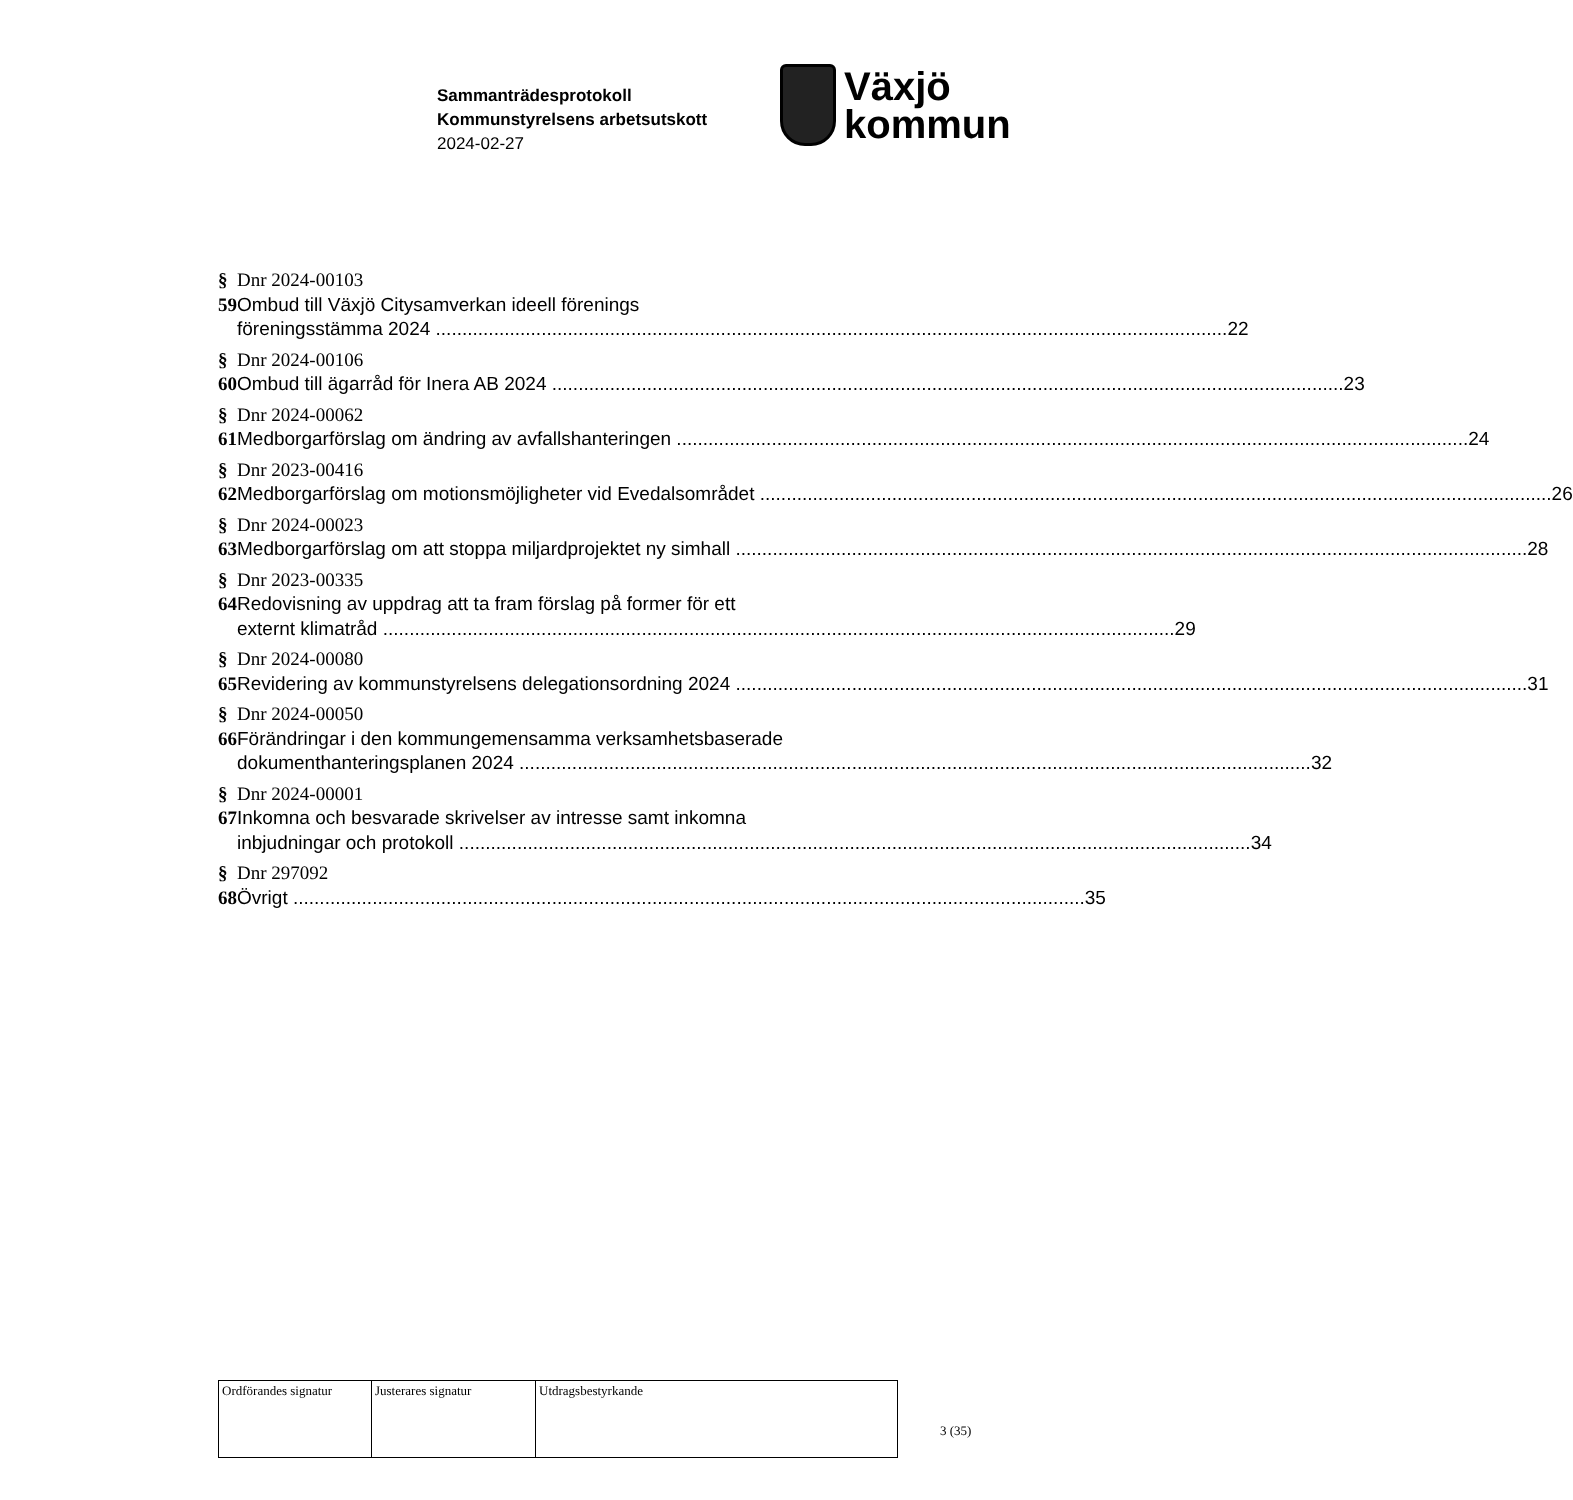Sammanträdesprotokoll
Kommunstyrelsens arbetsutskott
2024-02-27
Växjö
kommun
§ 59 Dnr 2024-00103
Ombud till Växjö Citysamverkan ideell förenings
föreningsstämma 2024 22
§ 60 Dnr 2024-00106
Ombud till ägarråd för Inera AB 2024 23
§ 61 Dnr 2024-00062
Medborgarförslag om ändring av avfallshanteringen 24
§ 62 Dnr 2023-00416
Medborgarförslag om motionsmöjligheter vid Evedalsområdet 26
§ 63 Dnr 2024-00023
Medborgarförslag om att stoppa miljardprojektet ny simhall 28
§ 64 Dnr 2023-00335
Redovisning av uppdrag att ta fram förslag på former för ett
externt klimatråd 29
§ 65 Dnr 2024-00080
Revidering av kommunstyrelsens delegationsordning 2024 31
§ 66 Dnr 2024-00050
Förändringar i den kommungemensamma verksamhetsbaserade
dokumenthanteringsplanen 2024 32
§ 67 Dnr 2024-00001
Inkomna och besvarade skrivelser av intresse samt inkomna
inbjudningar och protokoll 34
§ 68 Dnr 297092
Övrigt 35
| Ordförandes signatur | Justerares signatur | Utdragsbestyrkande |
3 (35)